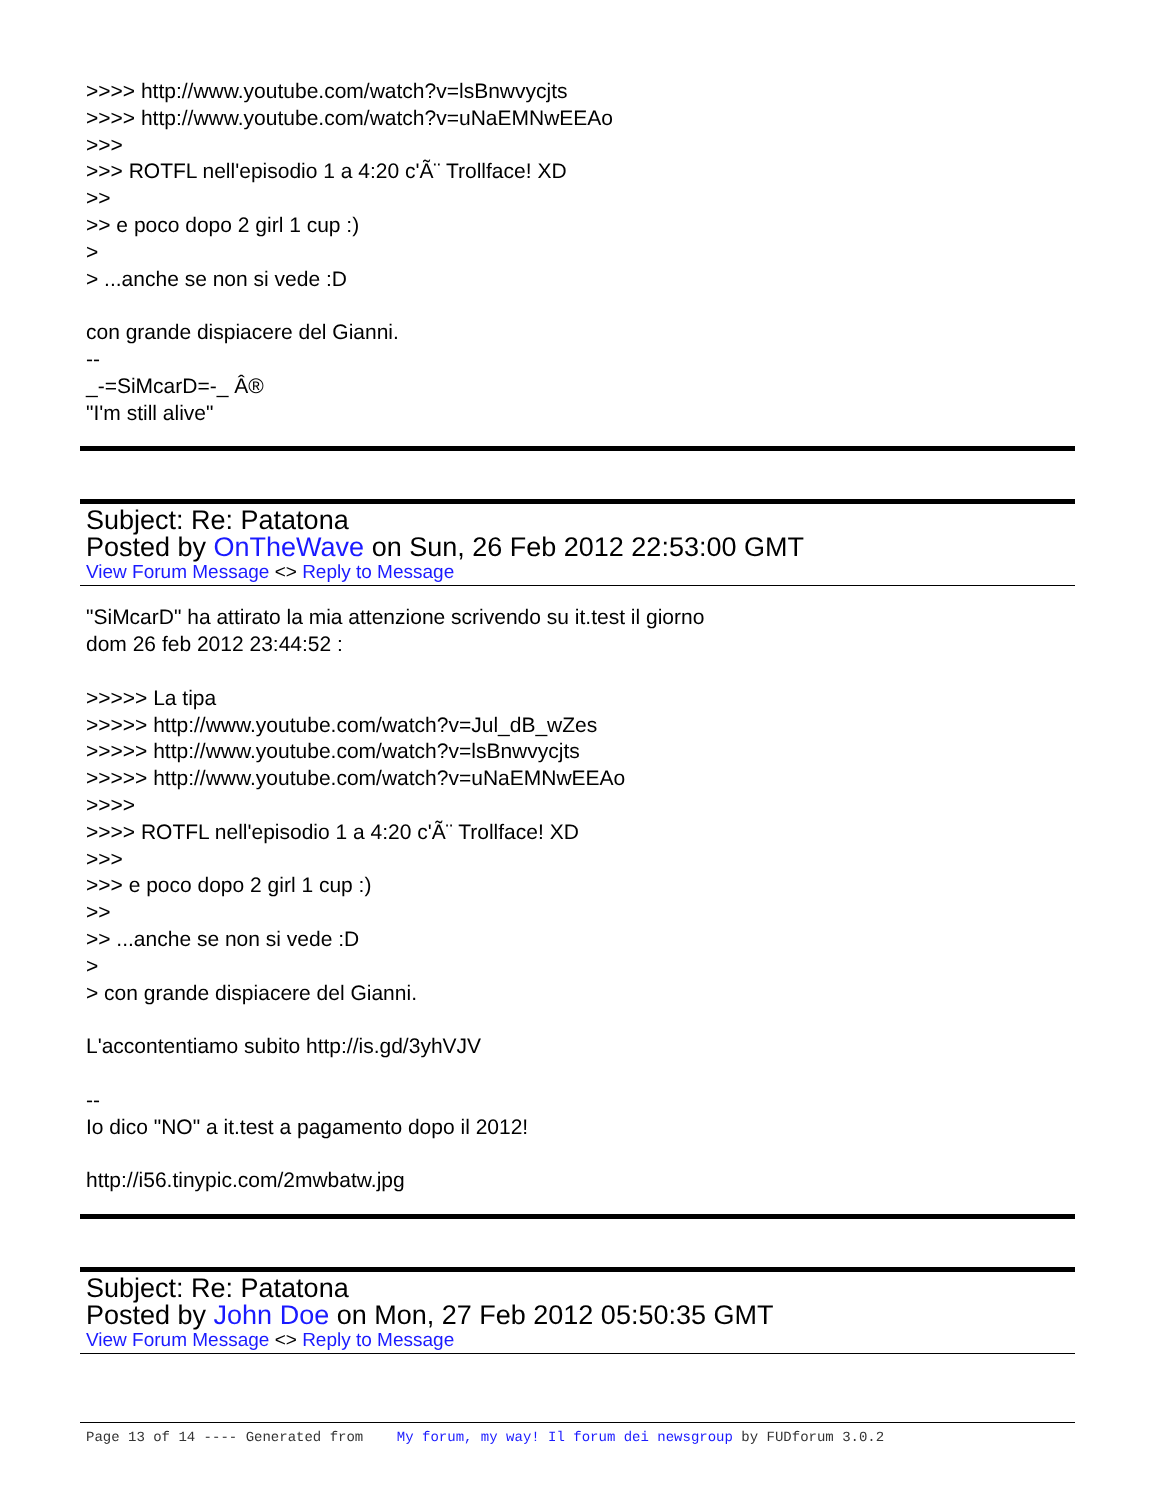>>>> http://www.youtube.com/watch?v=lsBnwvycjts
>>>> http://www.youtube.com/watch?v=uNaEMNwEEAo
>>>
>>> ROTFL nell'episodio 1 a 4:20 c'Ã¨ Trollface! XD
>>
>> e poco dopo 2 girl 1 cup :)
>
> ...anche se non si vede :D
con grande dispiacere del Gianni.
--
_-=SiMcarD=-_ Â®
"I'm still alive"
Subject: Re: Patatona
Posted by OnTheWave on Sun, 26 Feb 2012 22:53:00 GMT
View Forum Message <> Reply to Message
"SiMcarD" ha attirato la mia attenzione scrivendo su it.test il giorno
dom 26 feb 2012 23:44:52 :
>>>>> La tipa
>>>>> http://www.youtube.com/watch?v=Jul_dB_wZes
>>>>> http://www.youtube.com/watch?v=lsBnwvycjts
>>>>> http://www.youtube.com/watch?v=uNaEMNwEEAo
>>>>
>>>> ROTFL nell'episodio 1 a 4:20 c'Ã¨ Trollface! XD
>>>
>>> e poco dopo 2 girl 1 cup :)
>>
>> ...anche se non si vede :D
>
> con grande dispiacere del Gianni.
L'accontentiamo subito http://is.gd/3yhVJV
--
Io dico "NO" a it.test a pagamento dopo il 2012!
http://i56.tinypic.com/2mwbatw.jpg
Subject: Re: Patatona
Posted by John Doe on Mon, 27 Feb 2012 05:50:35 GMT
View Forum Message <> Reply to Message
Page 13 of 14 ---- Generated from My forum, my way! Il forum dei newsgroup by FUDforum 3.0.2